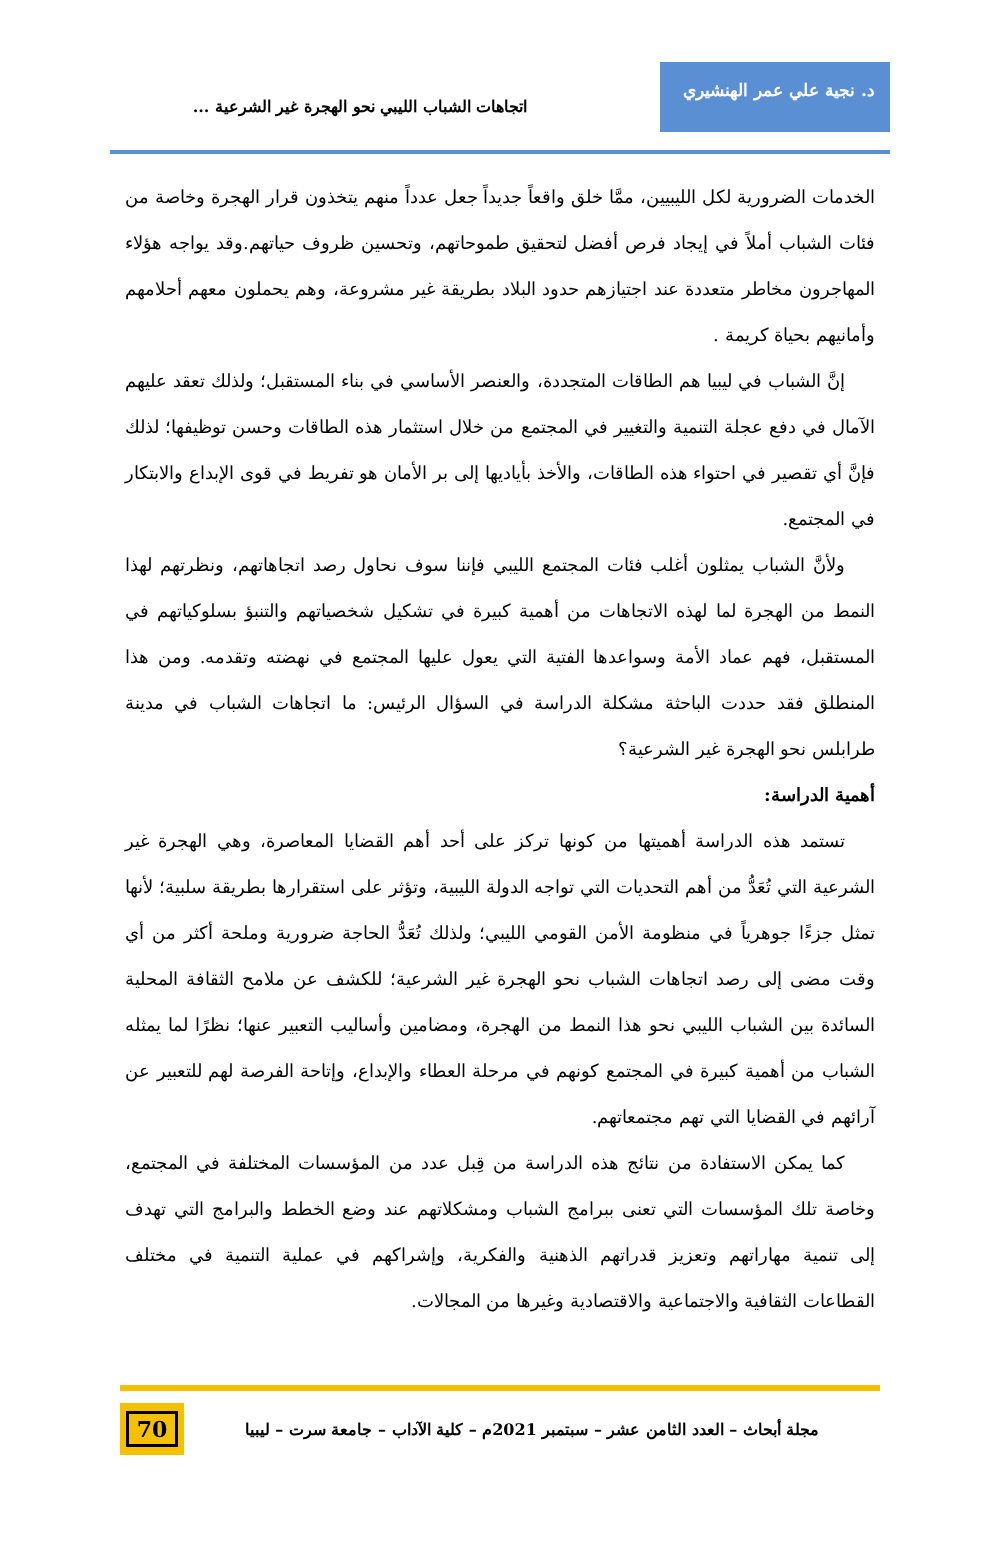د. نجية علي عمر الهنشيري
اتجاهات الشباب الليبي نحو الهجرة غير الشرعية ...
الخدمات الضرورية لكل الليبيين، ممَّا خلق واقعاً جديداً جعل عدداً منهم يتخذون قرار الهجرة وخاصة من فئات الشباب أملاً في إيجاد فرص أفضل لتحقيق طموحاتهم، وتحسين ظروف حياتهم.وقد يواجه هؤلاء المهاجرون مخاطر متعددة عند اجتيازهم حدود البلاد بطريقة غير مشروعة، وهم يحملون معهم أحلامهم وأمانيهم بحياة كريمة .
إنَّ الشباب في ليبيا هم الطاقات المتجددة، والعنصر الأساسي في بناء المستقبل؛ ولذلك تعقد عليهم الآمال في دفع عجلة التنمية والتغيير في المجتمع من خلال استثمار هذه الطاقات وحسن توظيفها؛ لذلك فإنَّ أي تقصير في احتواء هذه الطاقات، والأخذ بأياديها إلى بر الأمان هو تفريط في قوى الإبداع والابتكار في المجتمع.
ولأنَّ الشباب يمثلون أغلب فئات المجتمع الليبي فإننا سوف نحاول رصد اتجاهاتهم، ونظرتهم لهذا النمط من الهجرة لما لهذه الاتجاهات من أهمية كبيرة في تشكيل شخصياتهم والتنبؤ بسلوكياتهم في المستقبل، فهم عماد الأمة وسواعدها الفتية التي يعول عليها المجتمع في نهضته وتقدمه. ومن هذا المنطلق فقد حددت الباحثة مشكلة الدراسة في السؤال الرئيس: ما اتجاهات الشباب في مدينة طرابلس نحو الهجرة غير الشرعية؟
أهمية الدراسة:
تستمد هذه الدراسة أهميتها من كونها تركز على أحد أهم القضايا المعاصرة، وهي الهجرة غير الشرعية التي تُعَدُّ من أهم التحديات التي تواجه الدولة الليبية، وتؤثر على استقرارها بطريقة سلبية؛ لأنها تمثل جزءًا جوهرياً في منظومة الأمن القومي الليبي؛ ولذلك تُعَدُّ الحاجة ضرورية وملحة أكثر من أي وقت مضى إلى رصد اتجاهات الشباب نحو الهجرة غير الشرعية؛ للكشف عن ملامح الثقافة المحلية السائدة بين الشباب الليبي نحو هذا النمط من الهجرة، ومضامين وأساليب التعبير عنها؛ نظرًا لما يمثله الشباب من أهمية كبيرة في المجتمع كونهم في مرحلة العطاء والإبداع، وإتاحة الفرصة لهم للتعبير عن آرائهم في القضايا التي تهم مجتمعاتهم.
كما يمكن الاستفادة من نتائج هذه الدراسة من قِبل عدد من المؤسسات المختلفة في المجتمع، وخاصة تلك المؤسسات التي تعنى ببرامج الشباب ومشكلاتهم عند وضع الخطط والبرامج التي تهدف إلى تنمية مهاراتهم وتعزيز قدراتهم الذهنية والفكرية، وإشراكهم في عملية التنمية في مختلف القطاعات الثقافية والاجتماعية والاقتصادية وغيرها من المجالات.
مجلة أبحاث – العدد الثامن عشر – سبتمبر 2021م – كلية الآداب – جامعة سرت – ليبيا
70